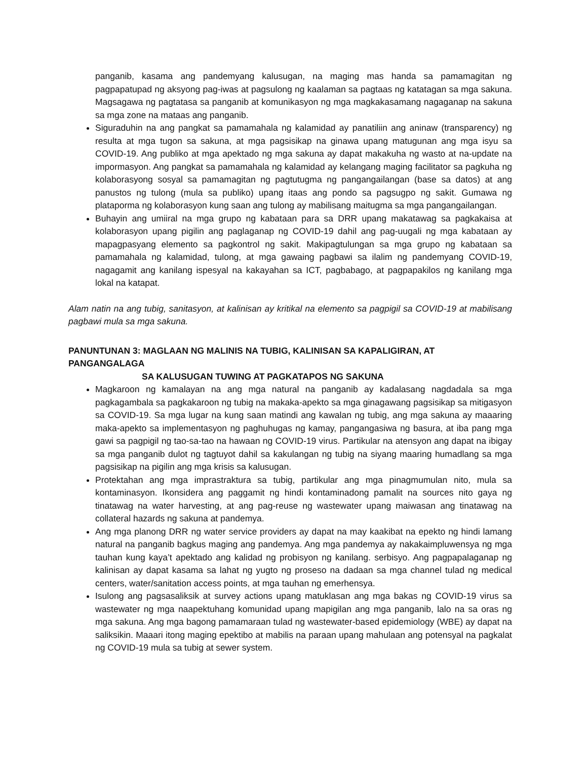panganib, kasama ang pandemyang kalusugan, na maging mas handa sa pamamagitan ng pagpapatupad ng aksyong pag-iwas at pagsulong ng kaalaman sa pagtaas ng katatagan sa mga sakuna. Magsagawa ng pagtatasa sa panganib at komunikasyon ng mga magkakasamang nagaganap na sakuna sa mga zone na mataas ang panganib.
Siguraduhin na ang pangkat sa pamamahala ng kalamidad ay panatiliin ang aninaw (transparency) ng resulta at mga tugon sa sakuna, at mga pagsisikap na ginawa upang matugunan ang mga isyu sa COVID-19. Ang publiko at mga apektado ng mga sakuna ay dapat makakuha ng wasto at na-update na impormasyon. Ang pangkat sa pamamahala ng kalamidad ay kelangang maging facilitator sa pagkuha ng kolaborasyong sosyal sa pamamagitan ng pagtutugma ng pangangailangan (base sa datos) at ang panustos ng tulong (mula sa publiko) upang itaas ang pondo sa pagsugpo ng sakit. Gumawa ng plataporma ng kolaborasyon kung saan ang tulong ay mabilisang maitugma sa mga pangangailangan.
Buhayin ang umiiral na mga grupo ng kabataan para sa DRR upang makatawag sa pagkakaisa at kolaborasyon upang pigilin ang paglaganap ng COVID-19 dahil ang pag-uugali ng mga kabataan ay mapagpasyang elemento sa pagkontrol ng sakit. Makipagtulungan sa mga grupo ng kabataan sa pamamahala ng kalamidad, tulong, at mga gawaing pagbawi sa ilalim ng pandemyang COVID-19, nagagamit ang kanilang ispesyal na kakayahan sa ICT, pagbabago, at pagpapakilos ng kanilang mga lokal na katapat.
Alam natin na ang tubig, sanitasyon, at kalinisan ay kritikal na elemento sa pagpigil sa COVID-19 at mabilisang pagbawi mula sa mga sakuna.
PANUNTUNAN 3: MAGLAAN NG MALINIS NA TUBIG, KALINISAN SA KAPALIGIRAN, AT PANGANGALAGA
SA KALUSUGAN TUWING AT PAGKATAPOS NG SAKUNA
Magkaroon ng kamalayan na ang mga natural na panganib ay kadalasang nagdadala sa mga pagkagambala sa pagkakaroon ng tubig na makaka-apekto sa mga ginagawang pagsisikap sa mitigasyon sa COVID-19. Sa mga lugar na kung saan matindi ang kawalan ng tubig, ang mga sakuna ay maaaring maka-apekto sa implementasyon ng paghuhugas ng kamay, pangangasiwa ng basura, at iba pang mga gawi sa pagpigil ng tao-sa-tao na hawaan ng COVID-19 virus. Partikular na atensyon ang dapat na ibigay sa mga panganib dulot ng tagtuyot dahil sa kakulangan ng tubig na siyang maaring humadlang sa mga pagsisikap na pigilin ang mga krisis sa kalusugan.
Protektahan ang mga imprastraktura sa tubig, partikular ang mga pinagmumulan nito, mula sa kontaminasyon. Ikonsidera ang paggamit ng hindi kontaminadong pamalit na sources nito gaya ng tinatawag na water harvesting, at ang pag-reuse ng wastewater upang maiwasan ang tinatawag na collateral hazards ng sakuna at pandemya.
Ang mga planong DRR ng water service providers ay dapat na may kaakibat na epekto ng hindi lamang natural na panganib bagkus maging ang pandemya. Ang mga pandemya ay nakakaimpluwensya ng mga tauhan kung kaya’t apektado ang kalidad ng probisyon ng kanilang. serbisyo. Ang pagpapalaganap ng kalinisan ay dapat kasama sa lahat ng yugto ng proseso na dadaan sa mga channel tulad ng medical centers, water/sanitation access points, at mga tauhan ng emerhensya.
Isulong ang pagsasaliksik at survey actions upang matuklasan ang mga bakas ng COVID-19 virus sa wastewater ng mga naapektuhang komunidad upang mapigilan ang mga panganib, lalo na sa oras ng mga sakuna. Ang mga bagong pamamaraan tulad ng wastewater-based epidemiology (WBE) ay dapat na saliksikin. Maaari itong maging epektibo at mabilis na paraan upang mahulaan ang potensyal na pagkalat ng COVID-19 mula sa tubig at sewer system.